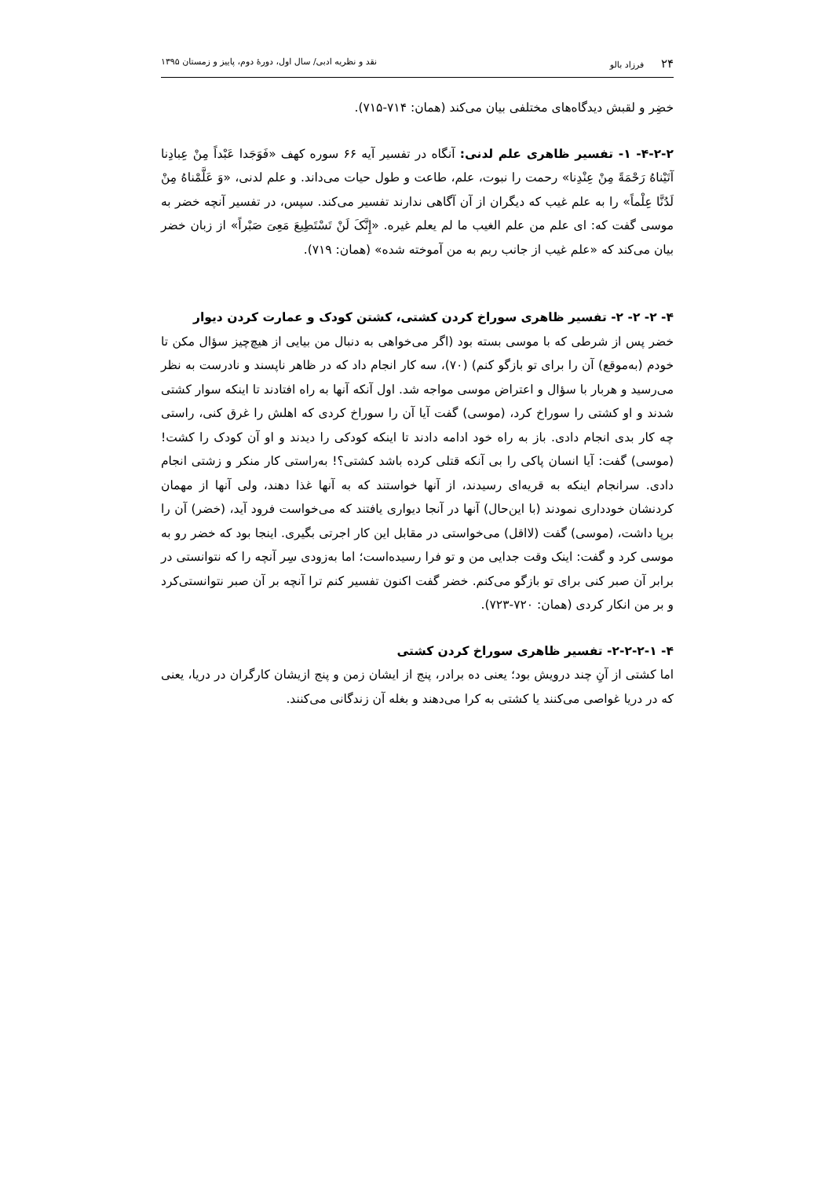۲۴ فرزاد بالو نقد و نظریه ادبی/ سال اول، دورهٔ دوم، پاییز و زمستان ۱۳۹۵
خضِر و لقبش دیدگاه‌های مختلفی بیان می‌کند (همان: ۷۱۴-۷۱۵).
۴-۲-۲- ۱- تفسیر ظاهری علم لدنی: آنگاه در تفسیر آیه ۶۶ سوره کهف «فَوَجَدا عَبْداً مِنْ عِبادِنا آتَیْناهُ رَحْمَةً مِنْ عِنْدِنا» رحمت را نبوت، علم، طاعت و طول حیات می‌داند. و علم لدنی، «وَ عَلَّمْناهُ مِنْ لَدُنَّا عِلْماً» را به علم غیب که دیگران از آن آگاهی ندارند تفسیر می‌کند. سپس، در تفسیر آنچه خضر به موسی گفت که: ای علم من علم الغیب ما لم یعلم غیره. «إِنَّکَ لَنْ تَسْتَطِیعَ مَعِیَ صَبْراً» از زبان خضر بیان می‌کند که «علم غیب از جانب ربم به من آموخته شده» (همان: ۷۱۹).
۴- ۲- ۲- ۲- تفسیر ظاهری سوراخ کردن کشتی، کشتن کودک و عمارت کردن دیوار
خضر پس از شرطی که با موسی بسته بود (اگر می‌خواهی به دنبال من بیایی از هیچ‌چیز سؤال مکن تا خودم (به‌موقع) آن را برای تو بازگو کنم) (۷۰)، سه کار انجام داد که در ظاهر ناپسند و نادرست به نظر می‌رسید و هربار با سؤال و اعتراض موسی مواجه شد. اول آنکه آنها به راه افتادند تا اینکه سوار کشتی شدند و او کشتی را سوراخ کرد، (موسی) گفت آیا آن را سوراخ کردی که اهلش را غرق کنی، راستی چه کار بدی انجام دادی. باز به راه خود ادامه دادند تا اینکه کودکی را دیدند و او آن کودک را کشت! (موسی) گفت: آیا انسان پاکی را بی آنکه قتلی کرده باشد کشتی؟! به‌راستی کار منکر و زشتی انجام دادی. سرانجام اینکه به قریه‌ای رسیدند، از آنها خواستند که به آنها غذا دهند، ولی آنها از مهمان کردنشان خودداری نمودند (با این‌حال) آنها در آنجا دیواری یافتند که می‌خواست فرود آید، (خضر) آن را برپا داشت، (موسی) گفت (لااقل) می‌خواستی در مقابل این کار اجرتی بگیری. اینجا بود که خضر رو به موسی کرد و گفت: اینک وقت جدایی من و تو فرا رسیده‌است؛ اما به‌زودی سِر آنچه را که نتوانستی در برابر آن صبر کنی برای تو بازگو می‌کنم. خضر گفت اکنون تفسیر کنم ترا آنچه بر آن صبر نتوانستی‌کرد و بر من انکار کردی (همان: ۷۲۰-۷۲۳).
۴- ۲-۲-۲-۱- تفسیر ظاهری سوراخ کردن کشتی
اما کشتی از آنِ چند درویش بود؛ یعنی ده برادر، پنج از ایشان زمن و پنج ازیشان کارگران در دریا، یعنی که در دریا غواصی می‌کنند یا کشتی به کرا می‌دهند و بغله آن زندگانی می‌کنند.